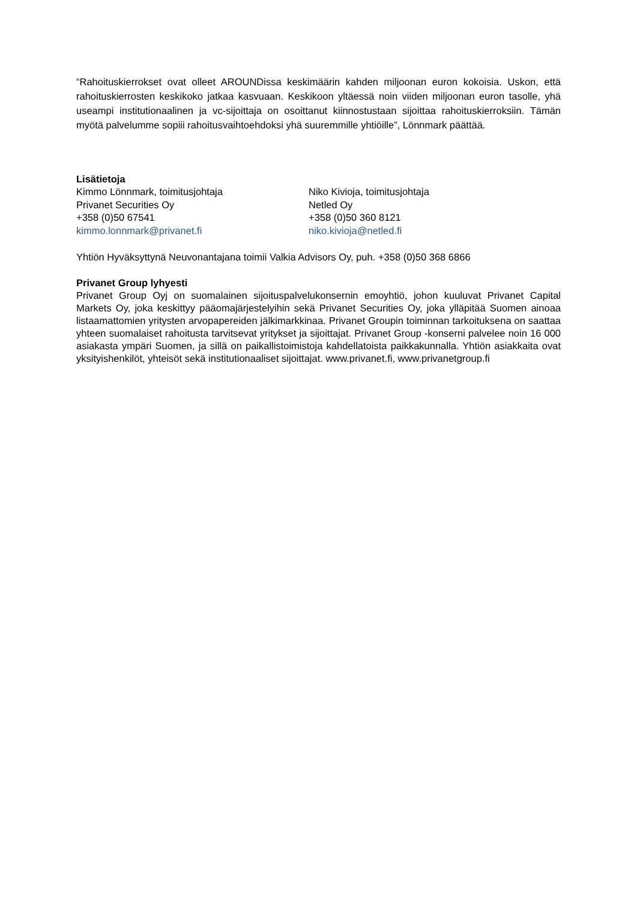“Rahoituskierrokset ovat olleet AROUNDissa keskimäärin kahden miljoonan euron kokoisia. Uskon, että rahoituskierrosten keskikoko jatkaa kasvuaan. Keskikoon yltäessä noin viiden miljoonan euron tasolle, yhä useampi institutionaalinen ja vc-sijoittaja on osoittanut kiinnostustaan sijoittaa rahoituskierroksiin. Tämän myötä palvelumme sopiii rahoitusvaihtoehdoksi yhä suuremmille yhtiöille”, Lönnmark päättää.
Lisätietoja
Kimmo Lönnmark, toimitusjohtaja
Privanet Securities Oy
+358 (0)50 67541
kimmo.lonnmark@privanet.fi
Niko Kivioja, toimitusjohtaja
Netled Oy
+358 (0)50 360 8121
niko.kivioja@netled.fi
Yhtiön Hyväksyttynä Neuvonantajana toimii Valkia Advisors Oy, puh. +358 (0)50 368 6866
Privanet Group lyhyesti
Privanet Group Oyj on suomalainen sijoituspalvelukonsernin emoyhtiö, johon kuuluvat Privanet Capital Markets Oy, joka keskittyy pääomajärjestelyihin sekä Privanet Securities Oy, joka ylläpitää Suomen ainoaa listaamattomien yritysten arvopapereiden jälkimarkkinaa. Privanet Groupin toiminnan tarkoituksena on saattaa yhteen suomalaiset rahoitusta tarvitsevat yritykset ja sijoittajat. Privanet Group -konserni palvelee noin 16 000 asiakasta ympäri Suomen, ja sillä on paikallistoimistoja kahdellatoista paikkakunnalla. Yhtiön asiakkaita ovat yksityishenkilöt, yhteisöt sekä institutionaaliset sijoittajat. www.privanet.fi, www.privanetgroup.fi